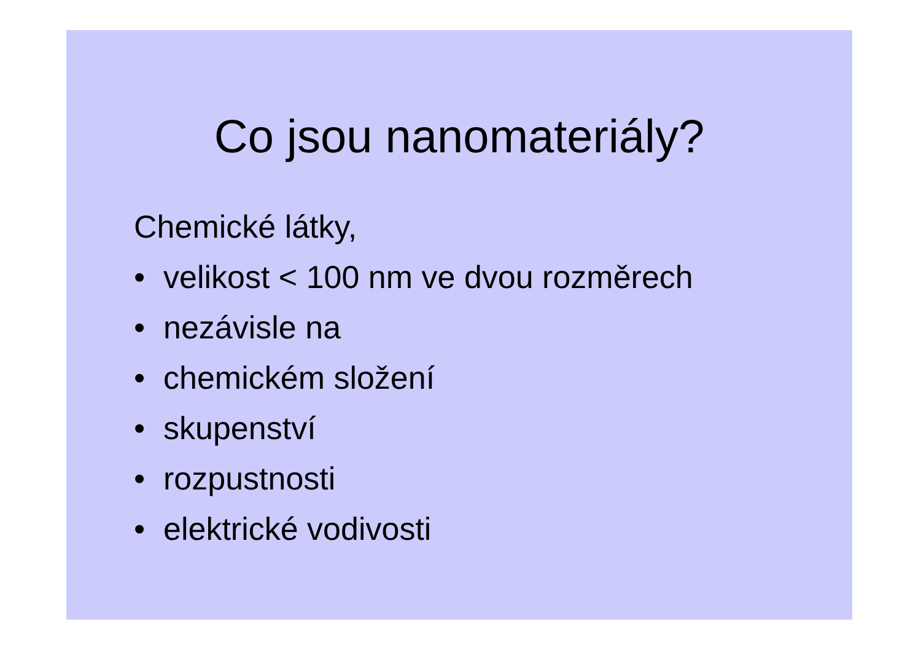Co jsou nanomateriály?
Chemické látky,
• velikost < 100 nm ve dvou rozměrech
• nezávisle na
• chemickém složení
• skupenství
• rozpustnosti
• elektrické vodivosti